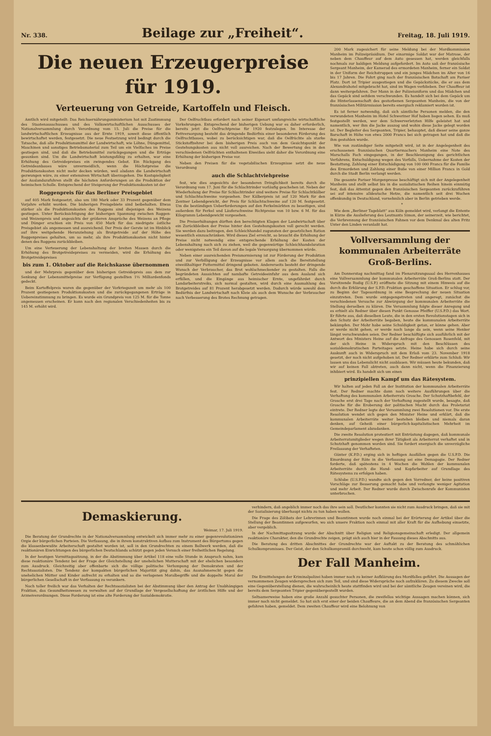Nr. 338.
Beilage zur „Freiheit“.
Freitag, 18. Juli 1919.
Die neuen Erzeugerpreise für 1919.
Verteuerung von Getreide, Kartoffeln und Fleisch.
Amtlich wird mitgeteilt: Das Reichsernährungsministerium hat mit Zustimmung des Staatenausschusses und des Volkswirtschaftlichen Ausschusses der Nationalversammlung durch Verordnung vom 15. Juli die Preise für die landwirtschaftlichen Erzeugnisse aus der Ernte 1919, soweit diese öffentlich bewirtschaftet werden, festgesetzt. Die neue Festsetzung wird bedingt durch die Tatsache, daß alle Produktionsmittel der Landwirtschaft, wie Löhne, Düngemittel, Maschinen und sonstiges Betriebsmaterial zum Teil um ein Vielfaches im Preise gestiegen sind, und daß die Betriebsmittel zurückgegangen und die Erträge gesunken sind. Um die Landwirtschaft leistungsfähig zu erhalten, war eine Erhöhung des Getreidepreises ein zwingendes Gebot. Ein Rückgang des Getreideanbaues wäre unvermeidlich, wenn die Höchstpreise die Produktionskosten nicht mehr decken würden, weil alsdann die Landwirtschaft gezwungen wäre, zu einer extensiven Wirtschaft überzugehen. Die Kostspieligkeit der Auslandszufuhren stellt die höchsten Anforderungen an die Produktion der heimischen Scholle. Entsprechend der Steigerung der Produktionskosten ist der
Roggenpreis für das Berliner Preisgebiet
auf 405 Mark festgesetzt, also um 180 Mark oder 33 Prozent gegenüber dem Vorjahre erhöht worden. Die bisherigen Preisgebiete sind beibehalten. Etwas stärker als die Produktionskosten des Roggens sind diejenigen des Weizens gestiegen. Unter Berücksichtigung der bisherigen Spannung zwischen Roggen- und Weizenpreis und angesichts der größeren Ansprüche des Weizens an Pflege und Dünger erschien ein Preis von 450 Mark für das niedrigste östliche Preisgebiet als angemessen und ausreichend. Der Preis der Gerste ist im Hinblick auf ihre weitgehende Heranziehung als Brotgetreide auf der Höhe des Roggenpreises gehalten, um so mehr, als ihre Produktionskosten nicht hinter denen des Roggens zurückbleiben.
Um eine Verteuerung der Lebenshaltung der breiten Massen durch die Erhöhung des Brotgetreidepreises zu vermeiden, wird die Erhöhung des Brotgetreidepreises
bis zum 1. Oktober auf die Reichskasse übernommen
und der Mehrpreis gegenüber dem bisherigen Getreidepreis aus dem zur Senkung der Lebensmittelpreise zur Verfügung gestellten 1½ Milliardenfonds gedeckt.
Beim Kartoffelpreis waren die gegenüber der Vorkriegszeit um mehr als 100 Prozent gestiegenen Produktionskosten und die zurückgegangenen Erträge in Uebereinstimmung zu bringen. Es wurde ein Grundpreis von 125 M. für die Tonne angemessen erscheinen. Er kann nach den regionalen Verschiedenheiten bis zu 145 M. erhöht wird.
Der Oelfruchtbau erfordert nach seiner Eigenart umfangreiche wirtschaftliche Vorkehrungen. Entsprechend der bisherigen Uebung war es daher erforderlich, bereits jetzt die Oelfruchtpreise für 1920 festzulegen. Im Interesse der Fettversorgung besteht das dringende Bedürfnis einer besonderen Förderung des Oelfruchtbaues, wobei zu berücksichtigen war, daß die Oelfrüchte als starke Stickstoffzehrer bei dem bisherigen Preis auch von dem Gesichtspunkt der Gestehungskosten aus nicht voll ausreichen. Nach der Bewertung des in den verschiedenen Oelfrüchten enthaltenen Eiweißes sieht daher die Verordnung eine Erhöhung der bisherigen Preise vor.
Neben den Preisen für die vegetabilischen Erzeugnisse setzt die neue Verordnung
auch die Schlachtviehpreise
fest, wie dies angesichts der besonderen Dringlichkeit bereits durch die Verordnung vom 17. Juni für die Schlachtrinder vorläufig geschehen ist. Neben der Wiederholung der Preise für Schlachtrinder sind weitere Preise für Schlachtkälber und Schlachtschweine vorgesehen. Der Kälberpreis ist auf 120 Mark für den Zentner Lebendgewicht, der Preis für Schlachtschweine auf 120 M. festgesetzt. Um die beständigen Ueberforderungen auf den Ferkelmärkten zu beseitigen, sind außerdem für Ferkel und Läuferschweine Richtpreise von 10 bzw. 6 M. für das Kilogramm Lebendgewicht vorgesehen.
Die Preiserhöhungen dürften den berechtigten Klagen der Landwirtschaft über ein Zurückbleiben der Preise hinter den Gestehungskosten voll gerecht werden. Sie werden dazu beitragen, den Schleichhandel zugunsten der gesetzlichen Ration wesentlich einzuschränken. Wird dieses Ziel erreicht, so braucht die Erhöhung der Preise nicht notwendig eine entsprechende Erhöhung der Kosten der Lebenshaltung nach sich zu ziehen, weil die gegenwärtige Schleichhandelsration oder wenigstens ein Teil davon auf die legale Versorgung übernommen würde.
Neben einer ausreichenden Preisnormierung ist zur Förderung der Produktion und zur Verbilligung der Erzeugnisse vor allem auch die Bereitstellung eiweißhaltiger Futtermittel dringend geboten. Andererseits besteht der dringende Wunsch der Verbraucher, das Brot wohlschmeckender zu gestalten. Falls die begründeten Aussichten auf nambafte Getreideeinfuhr aus dem Ausland sich erfüllen, und die Eingänge aus heimischer Ernte, ungefährdet durch Landarbeiterstreiks, sich normal gestalten, wird durch eine Ausmahlung des Brotgetreides auf 81 Prozent herabgesetzt werden. Dadurch würde sowohl dem Bedürfnis der Landwirtschaft nach Kleie als auch dem Wunsche der Verbraucher nach Verbesserung des Brotes Rechnung getragen.
200 Mark zugesichert für seine Meldung bei der Mordkommission Manheim im Polizeipräsidium. Der einarmige Soldat war der Matrose, der neben dem Chauffeur auf dem Auto gesessen hat, werden gleichfalls nochmals zur baldigen Meldung aufgefordert. Im Auto saß der französische Sergeant Manheim, der Kamerad des ermordeten Manheim, ferner ein Soldat in der Uniform der Reichstruppen und ein junges Mädchen im Alter von 16 bis 17 Jahren. Die Fahrt ging nach der französischen Botschaft am Pariser Platz. Dort ist Tripier ausgestiegen und die Gepäckstücke, die er aus dem Alexandrahotel mitgebracht hat, sind im Wagen verblieben. Der Chauffeur ist dann weitergefahren. Der Mann in der Polizeiuniform und das Mädchen und das Gepäck sind seitdem verschwunden. Es handelt sich bei dem Gepäck um die Hinterlassenschaft des gestorbenen Sergeanten Manheim, die von der französischen Militärmission bereits energisch reklamiert worden ist.
Es ist ferner notwendig, daß sich sämtliche Personen melden, die den verwundeten Manheim im Hotel Schweriner Hof haben liegen sehen. Es muß festgestellt werden, wer dem Schwerverletzten Hilfe geleistet hat und namentlich, wer ihm die Jacke auszog und wohin diese Jacke gelegt worden ist. Der Begleiter des Sergeanten, Tripier, behauptet, daß dieser seine ganze Barschaft in Höhe von etwa 2000 Francs bei sich getragen hat und daß die ihm gestohlen wurde.
Wie von zuständiger Seite mitgeteilt wird, ist in der Angelegenheit des erschossenen französischen Quartiermachers Manheim eine Note des Marschalls Foch eingegangen, in der Beschleunigung des gerichtlichen Verfahrens, Entschuldigung wegen des Vorfalls, Uebernahme der Kosten der Bestattung, Zahlung einer Entschädigung von 100 000 Francs für die Familie des Ermordeten und Zahlung einer Buße von einer Million Francs in Gold durch die Stadt Berlin verlangt werden.
Die gesamte Pariser Morgenpresse beschäftigt sich mit der Angelegenheit Manheim und stellt selbst bis in die sozialistischen Reihen hinein einmütig fest, daß das Attentat gegen den französischen Sergeanten zurückzuführen sei auf intensive alldeutsche Hetze, die namentlich seit drei Wochen offenkundig in Deutschland, vornehmlich aber in Berlin getrieben werde.
*
Wie dem „Berliner Tageblatt“ aus Köln gemeldet wird, verlangt die Entente in Kürze die Auslieferung des Leutnants Simon, der seinerzeit, wie berichtet, die Verbrennung der französischen Fahnen vor dem Denkmal des alten Fritz Unter den Linden veranlaßt hat.
Vollversammlung der kommunalen Arbeiterräte Groß-Berlins.
Am Donnerstag nachmittag fand im Plenarsitzungssaal des Herrenhauses eine Vollversammlung der kommunalen Arbeiterräte Groß-Berlins statt. Der Vorsitzende Rudig (U.S.P.) eröffnete die Sitzung mit einem Hinweis auf die durch die Erklärung der S.P.D.-Fraktion geschaffene Situation. Er schlug vor, zu Beginn der Tagesordnung in eine Besprechung der neuen Situation einzutreten. Dem wurde entgegengetreten und angeregt, zunächst die verschiedenen Versuche zur Abwürgung der kommunalen Arbeiterräte die Stellung derselben zu klären. Die Versammlung folgte dieser Anregung und es erhielt als Redner über diesen Punkt Genosse Pfeiffer (U.S.P.D.) das Wort. Er führte aus, daß dieselben Leute, die in den ersten Revolutionstagen sich in den Schutz der Arbeiterräte begaben, heute die kommunalen Arbeiterräte bekämpfen. Der Mohr habe seine Schuldigkeit getan, er könne gehen. Aber er werde nicht gehen, er werde noch lange da sein, wenn seine Henker längst verschwunden seien. Der Redner beschäftigte sich ausführlich mit der Antwort des Ministers Heine auf die Anfrage des Genossen Rosenfeld, mit der sich Heine in Widerspruch mit den Beschlüssen des sozialdemokratischen Parteitages setzte. Heine habe sich durch seine Auskunft auch in Widerspruch mit dem Erlaß vom 23. November 1918 gesetzt, der noch nicht aufgehoben ist. Der Redner erklärte zum Schluß: Wir lassen uns das Lebenslicht nicht ausblasen. Wir müssen heute bekunden, daß wir auf keinen Fall abtreten, auch dann nicht, wenn die Finanzierung inhibiert wird. Es handelt sich um einen
prinzipiellen Kampf um das Rätesystem.
Wir halten auf jeden Fall an der Institution der kommunalen Arbeiterräte fest. Der Redner machte dann noch weitere Ausführungen über die Verhaftung des kommunalen Arbeiterrats Grosche. Der Schutzhaftbefehl, der Grosche erst drei Tage nach der Verhaftung zugestellt wurde, besagte, daß Grosche für die Eroberung der politischen Macht durch das Proletariat eintrete. Der Redner legte der Versammlung zwei Resolutionen vor. Die erste Resolution wendet sich gegen den Minister Heine und erklärt, daß die kommunalen Arbeiterräte weiter bestehen bleiben und niemals daran denken, auf Geheiß einer bürgerlich-kapitalistischen Mehrheit im Gemeindeparlament abzudanken.
Die zweite Resolution protestiert mit Entrüstung dagegen, daß kommunale Arbeiterratsmitglieder wegen ihrer Tätigkeit als Arbeiterrat verhaftet und in Schutzhaft genommen worden sind. Sie fordert energisch die unverzügliche Freilassung der Verhafteten.
Günter (K.P.D.) erging sich in heftigen Ausfällen gegen die U.S.P.D. Die Einordnung der Räte in die Verfassung sei eine Demagogie. Der Redner forderte, daß spätestens in 4 Wochen die Wahlen der kommunalen Arbeiterräte durch die Hand- und Kopfarbeiter auf Grundlage des Rätesystems zu erfolgen haben.
Schlube (U.S.P.D.) wandte sich gegen den Vorredner, der keine positiven Vorschläge zur Besserung gemacht habe und verlangte weniger Agitation und mehr Arbeit. Der Redner wurde durch Zwischenrufe der Kommunisten unterbrochen.
Demaskierung.
Weimar, 17. Juli 1919.
Die Beratung der Grundrechte in der Nationalversammlung entwickelt sich immer mehr zu einer gegenrevolutionären Orgie der bürgerlichen Parteien. Die Verfassung, die in ihrem konstruktiven Aufbau zum Instrument des Bürgertums gegen die klassenbewußte Arbeiterschaft gestaltet worden ist, soll in den Grundrechten zu einem Bollwerk werden, daß die reaktionären Einrichtungen des bürgerlichen Deutschlands schützt gegen jeden Versuch einer freiheitlichen Regelung.
In der heutigen Vormittagssitzung, in der die Abstimmung über Artikel 118 eine volle Stunde in Anspruch nahm, kam diese reaktionäre Tendenz bei der Frage der Gleichstellung der unehelichen Mutterschaft mit der ehelichen besonders zum Ausdruck. Gleichzeitig aber offenbarte sich die völlige politische Verlumpung der Demokraten und der Rechtssozialisten. Die Tendenz der kompakten bürgerlichen Majorität ging dahin, das Ausnahmerecht gegen die unehelichen Mütter und Kinder aufrecht zu erhalten und so die verlogenen Moralbegriffe und die doppelte Moral der bürgerlichen Gesellschaft in der Verfassung zu verankern.
Noch toller freilich war das Verhalten der Rechtssozialisten bei der Abstimmung über den Antrag der Unabhängigen Fraktion, das Gesundheitswesen zu verwalten auf der Grundlage der Vergesellschaftung der ärztlichen Hilfe und der Arzneiverordnungen. Diese Forderung ist eine alte Forderung der Sozialdemokratie.
verhindern, daß angeblich immer noch das ihre sein soll. Deutlicher konnten sie nicht zum Ausdruck bringen, daß sie mit der Sozialisierung überhaupt nichts zu tun haben wollen.
Die Frage des Zölibats der Lehrerinnen und Beamtinnen wurde noch einmal bei der Erörterung der Artikel über die Stellung der Beamtinnen aufgeworfen, wo sich unsere Fraktion noch einmal mit aller Kraft für die Aufhebung einsetzte, aber vergeblich.
In der Nachmittagssitzung wurde der Abschnitt über Religion und Religionsgemeinschaft erledigt. Der allgemein reaktionäre Charakter, den die Grundrechte zeigen, prägt sich auch hier in der Fassung dieses Abschnitts aus.
Die Beratung des dritten Abschnittes der Grundrechte war der Auftakt zu der Beratung des schmählichen Schulkompromisses. Der Geist, der den Schulkompromiß durchweht, kam heute schon völlig zum Ausdruck.
Der Fall Manheim.
Die Ermittelungen der Kriminalpolizei haben immer noch zu keiner Aufklärung des Mordfalles geführt. Die Aussagen der vernommenen Zeugen widersprechen sich zum Teil, und sind diese Widersprüche noch aufzuklären. Zu diesem Zwecke soll eine Gegenüberstellung dienen, die wahrscheinlich heute stattfinden wird und bei der sämtliche Zeugen vereinen wird, die bereits dem Sergeanten Tripier gegenübergestellt wurden.
Seltsamerweise haben eine große Anzahl gesuchter Personen, die zweifellos wichtige Aussagen machen können, sich immer noch nicht gemeldet. So hat sich erst einer der beiden Chauffeure, die an dem Abend die französischen Sergeanten gefahren haben, gemeldet. Dem zweiten Chauffeur wird eine Belohnung von